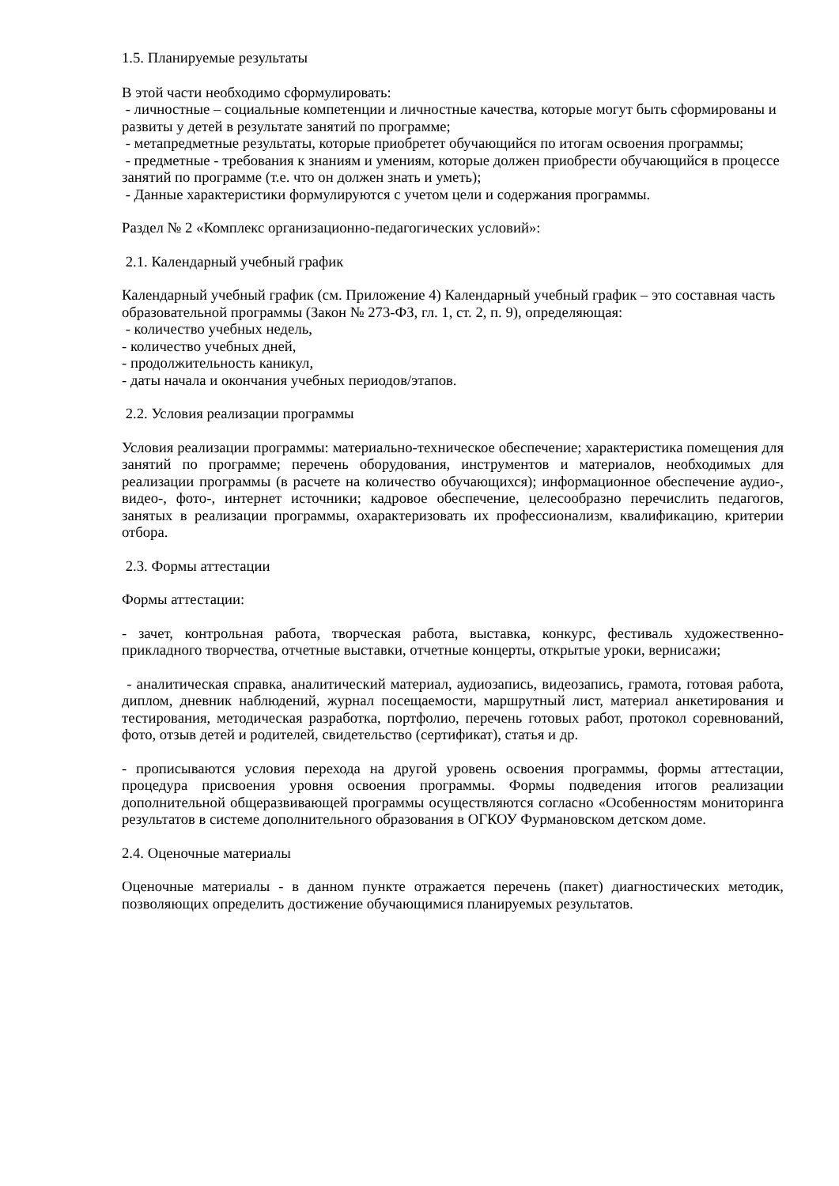1.5. Планируемые результаты
В этой части необходимо сформулировать:
- личностные – социальные компетенции и личностные качества, которые могут быть сформированы и развиты у детей в результате занятий по программе;
- метапредметные результаты, которые приобретет обучающийся по итогам освоения программы;
- предметные - требования к знаниям и умениям, которые должен приобрести обучающийся в процессе занятий по программе (т.е. что он должен знать и уметь);
- Данные характеристики формулируются с учетом цели и содержания программы.
Раздел № 2 «Комплекс организационно-педагогических условий»:
2.1. Календарный учебный график
Календарный учебный график (см. Приложение 4) Календарный учебный график – это составная часть образовательной программы (Закон № 273-ФЗ, гл. 1, ст. 2, п. 9), определяющая:
- количество учебных недель,
- количество учебных дней,
- продолжительность каникул,
- даты начала и окончания учебных периодов/этапов.
2.2. Условия реализации программы
Условия реализации программы: материально-техническое обеспечение; характеристика помещения для занятий по программе; перечень оборудования, инструментов и материалов, необходимых для реализации программы (в расчете на количество обучающихся); информационное обеспечение аудио-, видео-, фото-, интернет источники; кадровое обеспечение, целесообразно перечислить педагогов, занятых в реализации программы, охарактеризовать их профессионализм, квалификацию, критерии отбора.
2.3. Формы аттестации
Формы аттестации:
- зачет, контрольная работа, творческая работа, выставка, конкурс, фестиваль художественно-прикладного творчества, отчетные выставки, отчетные концерты, открытые уроки, вернисажи;
- аналитическая справка, аналитический материал, аудиозапись, видеозапись, грамота, готовая работа, диплом, дневник наблюдений, журнал посещаемости, маршрутный лист, материал анкетирования и тестирования, методическая разработка, портфолио, перечень готовых работ, протокол соревнований, фото, отзыв детей и родителей, свидетельство (сертификат), статья и др.
- прописываются условия перехода на другой уровень освоения программы, формы аттестации, процедура присвоения уровня освоения программы. Формы подведения итогов реализации дополнительной общеразвивающей программы осуществляются согласно «Особенностям мониторинга результатов в системе дополнительного образования в ОГКОУ Фурмановском детском доме.
2.4. Оценочные материалы
Оценочные материалы - в данном пункте отражается перечень (пакет) диагностических методик, позволяющих определить достижение обучающимися планируемых результатов.